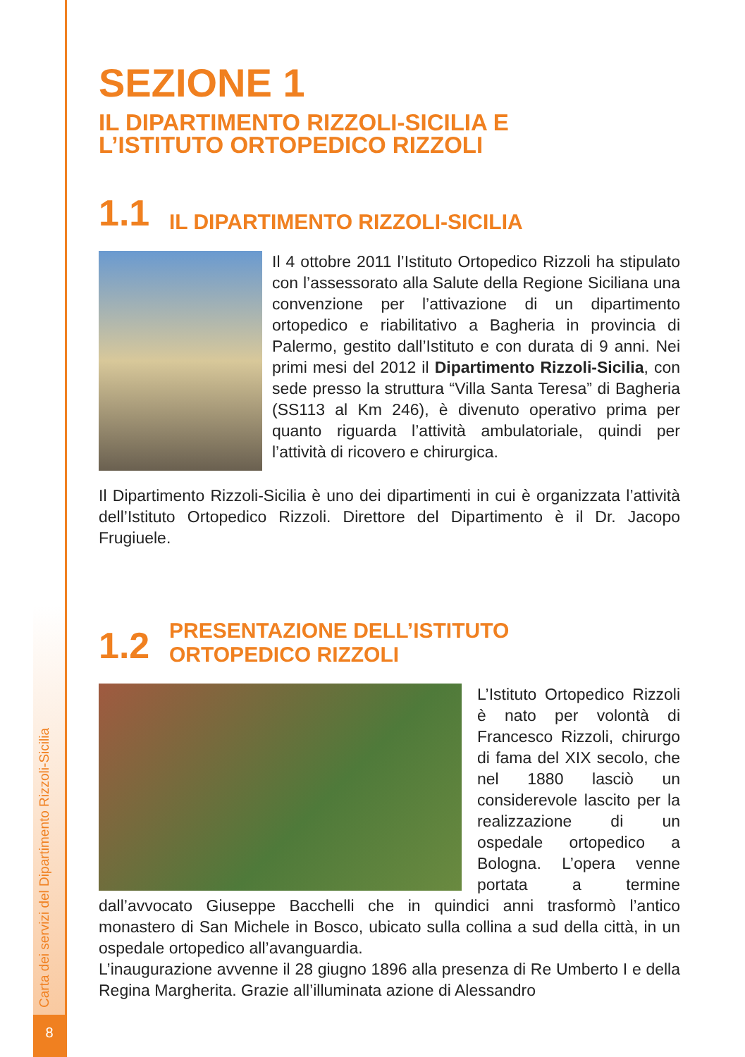Carta dei servizi del Dipartimento Rizzoli-Sicilia
8
SEZIONE 1
IL DIPARTIMENTO RIZZOLI-SICILIA E
L’ISTITUTO ORTOPEDICO RIZZOLI
1.1 IL DIPARTIMENTO RIZZOLI-SICILIA
Il 4 ottobre 2011 l’Istituto Ortopedico Rizzoli ha stipulato con l’assessorato alla Salute della Regione Siciliana una convenzione per l’attivazione di un dipartimento ortopedico e riabilitativo a Bagheria in provincia di Palermo, gestito dall’Istituto e con durata di 9 anni. Nei primi mesi del 2012 il Dipartimento Rizzoli-Sicilia, con sede presso la struttura “Villa Santa Teresa” di Bagheria (SS113 al Km 246), è divenuto operativo prima per quanto riguarda l’attività ambulatoriale, quindi per l’attività di ricovero e chirurgica.
Il Dipartimento Rizzoli-Sicilia è uno dei dipartimenti in cui è organizzata l’attività dell’Istituto Ortopedico Rizzoli. Direttore del Dipartimento è il Dr. Jacopo Frugiuele.
1.2 PRESENTAZIONE DELL’ISTITUTO
ORTOPEDICO RIZZOLI
L’Istituto Ortopedico Rizzoli è nato per volontà di Francesco Rizzoli, chirurgo di fama del XIX secolo, che nel 1880 lasciò un considerevole lascito per la realizzazione di un ospedale ortopedico a Bologna. L’opera venne portata a termine dall’avvocato Giuseppe Bacchelli che in quindici anni trasformò l’antico monastero di San Michele in Bosco, ubicato sulla collina a sud della città, in un ospedale ortopedico all’avanguardia.
L’inaugurazione avvenne il 28 giugno 1896 alla presenza di Re Umberto I e della Regina Margherita. Grazie all’illuminata azione di Alessandro